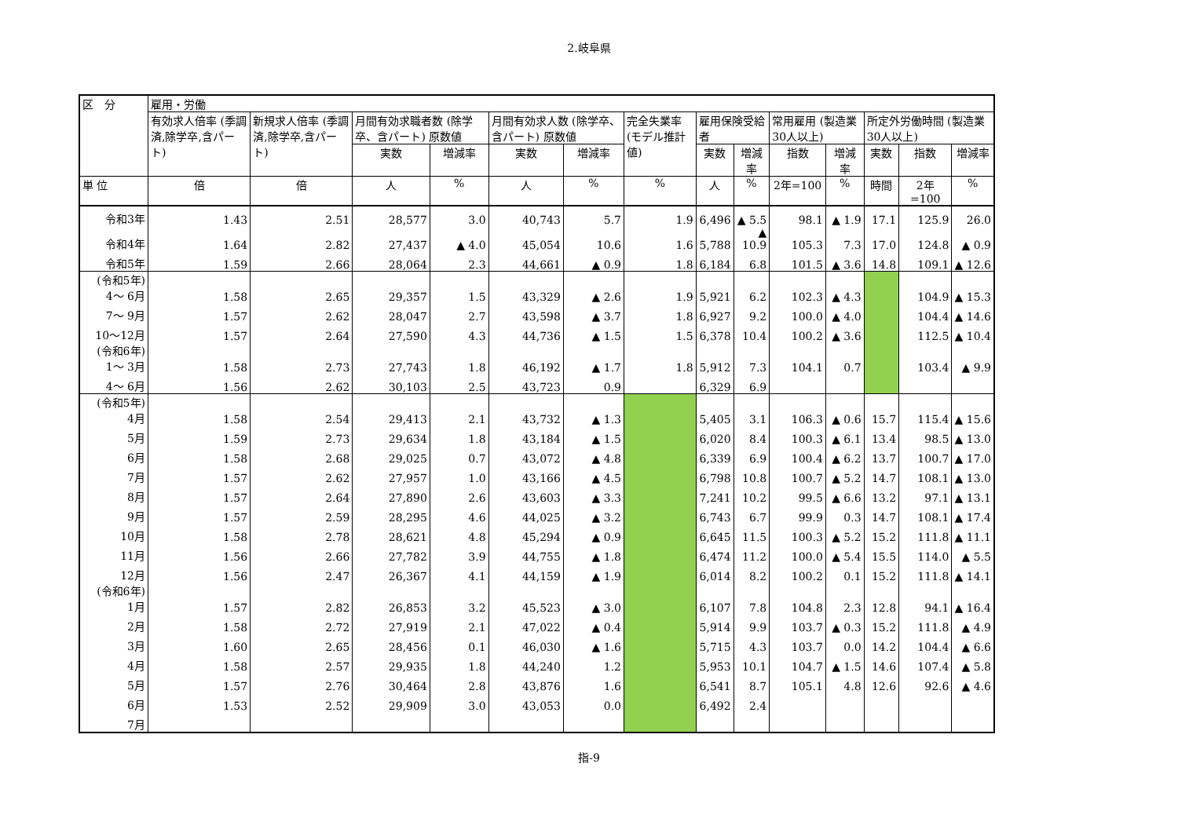2.岐阜県
| 区 分 | 雇用・労働 | | | | | | | | | | | | | |
| --- | --- | --- | --- | --- | --- | --- | --- | --- | --- | --- | --- | --- | --- | --- |
| | 有効求人倍率 (季調済,除学卒,含パート) | 新規求人倍率 (季調済,除学卒,含パート) | 月間有効求職者数 (除学卒、含パート) 原数値 | | 月間有効求人数 (除学卒、含パート) 原数値 | | 完全失業率 (モデル推計値) | 雇用保険受給者 | | 常用雇用 (製造業30人以上) | | 所定外労働時間 (製造業30人以上) | | |
| | | | 実数 | 増減率 | 実数 | 増減率 | | 実数 | 増減率 | 指数 | 増減率 | 実数 | 指数 | 増減率 |
| 単 位 | 倍 | 倍 | 人 | % | 人 | % | % | 人 | % | 2年=100 | % | 時間 | 2年=100 | % |
| 令和3年 | 1.43 | 2.51 | 28,577 | 3.0 | 40,743 | 5.7 | 1.9 | 6,496 | ▲ 5.5 | 98.1 | ▲ 1.9 | 17.1 | 125.9 | 26.0 |
| 令和4年 | 1.64 | 2.82 | 27,437 | ▲ 4.0 | 45,054 | 10.6 | 1.6 | 5,788 | ▲ 10.9 | 105.3 | 7.3 | 17.0 | 124.8 | ▲ 0.9 |
| 令和5年 | 1.59 | 2.66 | 28,064 | 2.3 | 44,661 | ▲ 0.9 | 1.8 | 6,184 | 6.8 | 101.5 | ▲ 3.6 | 14.8 | 109.1 | ▲ 12.6 |
| (令和5年) 4～ 6月 | 1.58 | 2.65 | 29,357 | 1.5 | 43,329 | ▲ 2.6 | 1.9 | 5,921 | 6.2 | 102.3 | ▲ 4.3 | | 104.9 | ▲ 15.3 |
| 7～ 9月 | 1.57 | 2.62 | 28,047 | 2.7 | 43,598 | ▲ 3.7 | 1.8 | 6,927 | 9.2 | 100.0 | ▲ 4.0 | | 104.4 | ▲ 14.6 |
| 10～12月 | 1.57 | 2.64 | 27,590 | 4.3 | 44,736 | ▲ 1.5 | 1.5 | 6,378 | 10.4 | 100.2 | ▲ 3.6 | | 112.5 | ▲ 10.4 |
| (令和6年) 1～ 3月 | 1.58 | 2.73 | 27,743 | 1.8 | 46,192 | ▲ 1.7 | 1.8 | 5,912 | 7.3 | 104.1 | 0.7 | | 103.4 | ▲ 9.9 |
| 4～ 6月 | 1.56 | 2.62 | 30,103 | 2.5 | 43,723 | 0.9 | | 6,329 | 6.9 | | | | | |
| (令和5年) 4月 | 1.58 | 2.54 | 29,413 | 2.1 | 43,732 | ▲ 1.3 | | 5,405 | 3.1 | 106.3 | ▲ 0.6 | 15.7 | 115.4 | ▲ 15.6 |
| 5月 | 1.59 | 2.73 | 29,634 | 1.8 | 43,184 | ▲ 1.5 | | 6,020 | 8.4 | 100.3 | ▲ 6.1 | 13.4 | 98.5 | ▲ 13.0 |
| 6月 | 1.58 | 2.68 | 29,025 | 0.7 | 43,072 | ▲ 4.8 | | 6,339 | 6.9 | 100.4 | ▲ 6.2 | 13.7 | 100.7 | ▲ 17.0 |
| 7月 | 1.57 | 2.62 | 27,957 | 1.0 | 43,166 | ▲ 4.5 | | 6,798 | 10.8 | 100.7 | ▲ 5.2 | 14.7 | 108.1 | ▲ 13.0 |
| 8月 | 1.57 | 2.64 | 27,890 | 2.6 | 43,603 | ▲ 3.3 | | 7,241 | 10.2 | 99.5 | ▲ 6.6 | 13.2 | 97.1 | ▲ 13.1 |
| 9月 | 1.57 | 2.59 | 28,295 | 4.6 | 44,025 | ▲ 3.2 | | 6,743 | 6.7 | 99.9 | 0.3 | 14.7 | 108.1 | ▲ 17.4 |
| 10月 | 1.58 | 2.78 | 28,621 | 4.8 | 45,294 | ▲ 0.9 | | 6,645 | 11.5 | 100.3 | ▲ 5.2 | 15.2 | 111.8 | ▲ 11.1 |
| 11月 | 1.56 | 2.66 | 27,782 | 3.9 | 44,755 | ▲ 1.8 | | 6,474 | 11.2 | 100.0 | ▲ 5.4 | 15.5 | 114.0 | ▲ 5.5 |
| 12月 | 1.56 | 2.47 | 26,367 | 4.1 | 44,159 | ▲ 1.9 | | 6,014 | 8.2 | 100.2 | 0.1 | 15.2 | 111.8 | ▲ 14.1 |
| (令和6年) 1月 | 1.57 | 2.82 | 26,853 | 3.2 | 45,523 | ▲ 3.0 | | 6,107 | 7.8 | 104.8 | 2.3 | 12.8 | 94.1 | ▲ 16.4 |
| 2月 | 1.58 | 2.72 | 27,919 | 2.1 | 47,022 | ▲ 0.4 | | 5,914 | 9.9 | 103.7 | ▲ 0.3 | 15.2 | 111.8 | ▲ 4.9 |
| 3月 | 1.60 | 2.65 | 28,456 | 0.1 | 46,030 | ▲ 1.6 | | 5,715 | 4.3 | 103.7 | 0.0 | 14.2 | 104.4 | ▲ 6.6 |
| 4月 | 1.58 | 2.57 | 29,935 | 1.8 | 44,240 | 1.2 | | 5,953 | 10.1 | 104.7 | ▲ 1.5 | 14.6 | 107.4 | ▲ 5.8 |
| 5月 | 1.57 | 2.76 | 30,464 | 2.8 | 43,876 | 1.6 | | 6,541 | 8.7 | 105.1 | 4.8 | 12.6 | 92.6 | ▲ 4.6 |
| 6月 | 1.53 | 2.52 | 29,909 | 3.0 | 43,053 | 0.0 | | 6,492 | 2.4 | | | | | |
| 7月 | | | | | | | | | | | | | | |
指-9